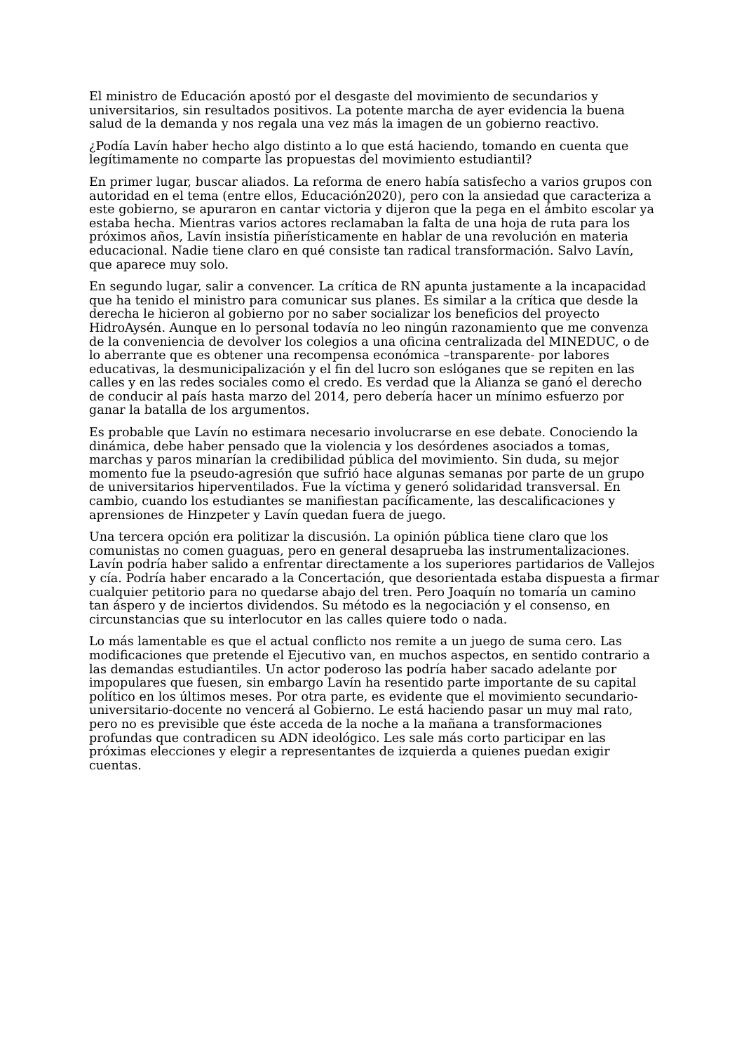El ministro de Educación apostó por el desgaste del movimiento de secundarios y universitarios, sin resultados positivos. La potente marcha de ayer evidencia la buena salud de la demanda y nos regala una vez más la imagen de un gobierno reactivo.
¿Podía Lavín haber hecho algo distinto a lo que está haciendo, tomando en cuenta que legítimamente no comparte las propuestas del movimiento estudiantil?
En primer lugar, buscar aliados. La reforma de enero había satisfecho a varios grupos con autoridad en el tema (entre ellos, Educación2020), pero con la ansiedad que caracteriza a este gobierno, se apuraron en cantar victoria y dijeron que la pega en el ámbito escolar ya estaba hecha. Mientras varios actores reclamaban la falta de una hoja de ruta para los próximos años, Lavín insistía piñerísticamente en hablar de una revolución en materia educacional. Nadie tiene claro en qué consiste tan radical transformación. Salvo Lavín, que aparece muy solo.
En segundo lugar, salir a convencer. La crítica de RN apunta justamente a la incapacidad que ha tenido el ministro para comunicar sus planes. Es similar a la crítica que desde la derecha le hicieron al gobierno por no saber socializar los beneficios del proyecto HidroAysén. Aunque en lo personal todavía no leo ningún razonamiento que me convenza de la conveniencia de devolver los colegios a una oficina centralizada del MINEDUC, o de lo aberrante que es obtener una recompensa económica –transparente- por labores educativas, la desmunicipalización y el fin del lucro son eslóganes que se repiten en las calles y en las redes sociales como el credo. Es verdad que la Alianza se ganó el derecho de conducir al país hasta marzo del 2014, pero debería hacer un mínimo esfuerzo por ganar la batalla de los argumentos.
Es probable que Lavín no estimara necesario involucrarse en ese debate. Conociendo la dinámica, debe haber pensado que la violencia y los desórdenes asociados a tomas, marchas y paros minarían la credibilidad pública del movimiento. Sin duda, su mejor momento fue la pseudo-agresión que sufrió hace algunas semanas por parte de un grupo de universitarios hiperventilados. Fue la víctima y generó solidaridad transversal. En cambio, cuando los estudiantes se manifiestan pacíficamente, las descalificaciones y aprensiones de Hinzpeter y Lavín quedan fuera de juego.
Una tercera opción era politizar la discusión. La opinión pública tiene claro que los comunistas no comen guaguas, pero en general desaprueba las instrumentalizaciones. Lavín podría haber salido a enfrentar directamente a los superiores partidarios de Vallejos y cía. Podría haber encarado a la Concertación, que desorientada estaba dispuesta a firmar cualquier petitorio para no quedarse abajo del tren. Pero Joaquín no tomaría un camino tan áspero y de inciertos dividendos. Su método es la negociación y el consenso, en circunstancias que su interlocutor en las calles quiere todo o nada.
Lo más lamentable es que el actual conflicto nos remite a un juego de suma cero. Las modificaciones que pretende el Ejecutivo van, en muchos aspectos, en sentido contrario a las demandas estudiantiles. Un actor poderoso las podría haber sacado adelante por impopulares que fuesen, sin embargo Lavín ha resentido parte importante de su capital político en los últimos meses. Por otra parte, es evidente que el movimiento secundario-universitario-docente no vencerá al Gobierno. Le está haciendo pasar un muy mal rato, pero no es previsible que éste acceda de la noche a la mañana a transformaciones profundas que contradicen su ADN ideológico. Les sale más corto participar en las próximas elecciones y elegir a representantes de izquierda a quienes puedan exigir cuentas.